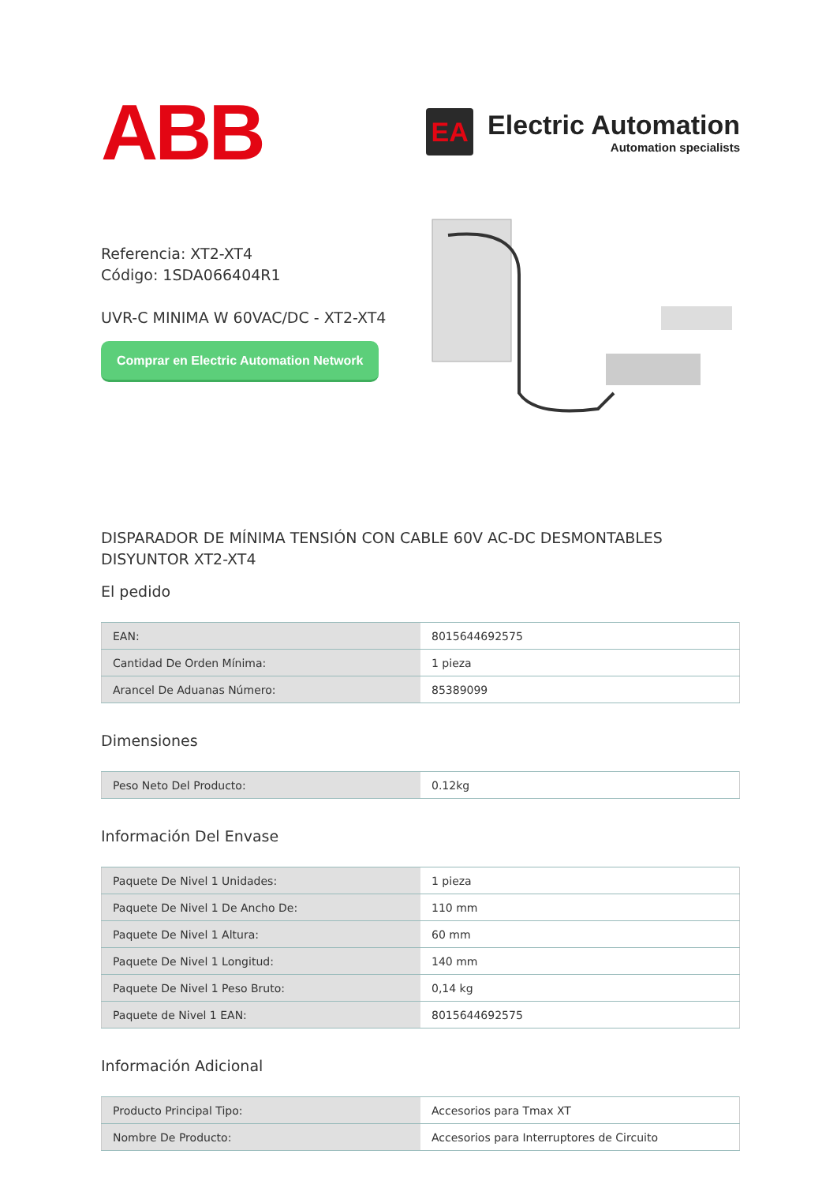ABB
EA
Electric Automation
Automation specialists
Referencia: XT2-XT4
Código: 1SDA066404R1
UVR-C MINIMA W 60VAC/DC - XT2-XT4
Comprar en Electric Automation Network
DISPARADOR DE MÍNIMA TENSIÓN CON CABLE 60V AC-DC DESMONTABLES DISYUNTOR XT2-XT4
El pedido
| EAN: | 8015644692575 |
| Cantidad De Orden Mínima: | 1 pieza |
| Arancel De Aduanas Número: | 85389099 |
Dimensiones
| Peso Neto Del Producto: | 0.12kg |
Información Del Envase
| Paquete De Nivel 1 Unidades: | 1 pieza |
| Paquete De Nivel 1 De Ancho De: | 110 mm |
| Paquete De Nivel 1 Altura: | 60 mm |
| Paquete De Nivel 1 Longitud: | 140 mm |
| Paquete De Nivel 1 Peso Bruto: | 0,14 kg |
| Paquete de Nivel 1 EAN: | 8015644692575 |
Información Adicional
| Producto Principal Tipo: | Accesorios para Tmax XT |
| Nombre De Producto: | Accesorios para Interruptores de Circuito |